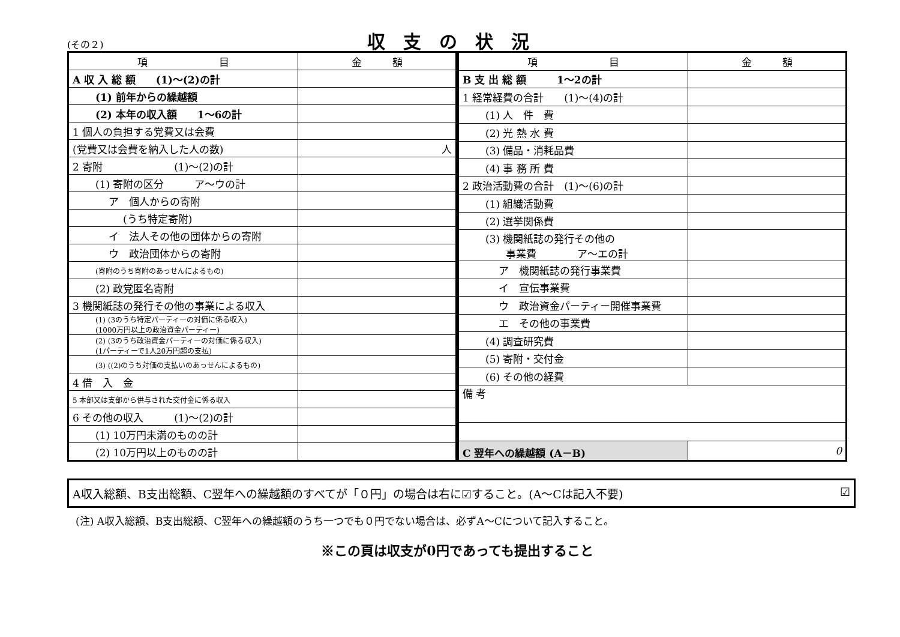(その２) 収支の状況
| 項 目 | 金 額 |
| --- | --- |
| A 収 入 総 額 (1)～(2)の計 | |
| (1) 前年からの繰越額 | |
| (2) 本年の収入額 1～6の計 | |
| 1 個人の負担する党費又は会費 | |
| (党費又は会費を納入した人の数) | 人 |
| 2 寄附 (1)～(2)の計 | |
| (1) 寄附の区分 ア～ウの計 | |
| ア 個人からの寄附 | |
| (うち特定寄附) | |
| イ 法人その他の団体からの寄附 | |
| ウ 政治団体からの寄附 | |
| (寄附のうち寄附のあっせんによるもの) | |
| (2) 政党匿名寄附 | |
| 3 機関紙誌の発行その他の事業による収入 | |
| (1) (3のうち特定パーティーの対価に係る収入) (1000万円以上の政治資金パーティー) | |
| (2) (3のうち政治資金パーティーの対価に係る収入) (1パーティーで1人20万円超の支払) | |
| (3) ((2)のうち対価の支払いのあっせんによるもの) | |
| 4 借 入 金 | |
| 5 本部又は支部から供与された交付金に係る収入 | |
| 6 その他の収入 (1)～(2)の計 | |
| (1) 10万円未満のものの計 | |
| (2) 10万円以上のものの計 | |
| 項 目 | 金 額 |
| --- | --- |
| B 支 出 総 額 1～2の計 | |
| 1 経常経費の合計 (1)～(4)の計 | |
| (1) 人 件 費 | |
| (2) 光 熱 水 費 | |
| (3) 備品・消耗品費 | |
| (4) 事 務 所 費 | |
| 2 政治活動費の合計 (1)～(6)の計 | |
| (1) 組織活動費 | |
| (2) 選挙関係費 | |
| (3) 機関紙誌の発行その他の 事業費 ア～エの計 | |
| ア 機関紙誌の発行事業費 | |
| イ 宣伝事業費 | |
| ウ 政治資金パーティー開催事業費 | |
| エ その他の事業費 | |
| (4) 調査研究費 | |
| (5) 寄附・交付金 | |
| (6) その他の経費 | |
| 備 考 | |
| C 翌年への繰越額 (A－B) | 0 |
A収入総額、B支出総額、C翌年への繰越額のすべてが「０円」の場合は右に☑すること。(A～Cは記入不要) ☑
(注) A収入総額、B支出総額、C翌年への繰越額のうち一つでも０円でない場合は、必ずA～Cについて記入すること。
※この頁は収支が0円であっても提出すること